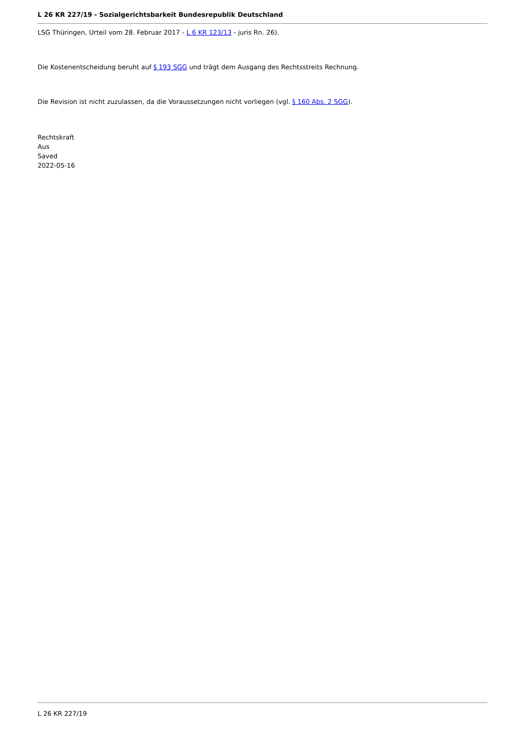L 26 KR 227/19 - Sozialgerichtsbarkeit Bundesrepublik Deutschland
LSG Thüringen, Urteil vom 28. Februar 2017 - L 6 KR 123/13 - juris Rn. 26).
Die Kostenentscheidung beruht auf § 193 SGG und trägt dem Ausgang des Rechtsstreits Rechnung.
Die Revision ist nicht zuzulassen, da die Voraussetzungen nicht vorliegen (vgl. § 160 Abs. 2 SGG).
Rechtskraft
Aus
Saved
2022-05-16
L 26 KR 227/19